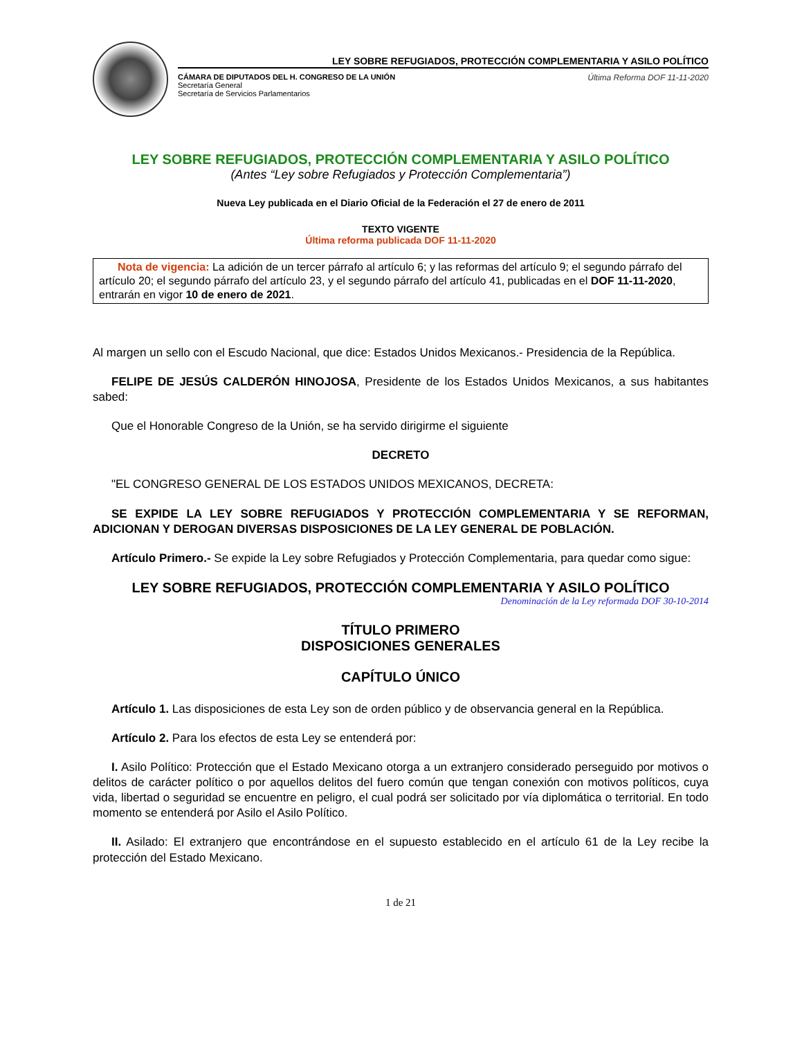LEY SOBRE REFUGIADOS, PROTECCIÓN COMPLEMENTARIA Y ASILO POLÍTICO
CÁMARA DE DIPUTADOS DEL H. CONGRESO DE LA UNIÓN
Secretaría General
Secretaría de Servicios Parlamentarios
Última Reforma DOF 11-11-2020
LEY SOBRE REFUGIADOS, PROTECCIÓN COMPLEMENTARIA Y ASILO POLÍTICO
(Antes “Ley sobre Refugiados y Protección Complementaria”)
Nueva Ley publicada en el Diario Oficial de la Federación el 27 de enero de 2011
TEXTO VIGENTE
Última reforma publicada DOF 11-11-2020
Nota de vigencia: La adición de un tercer párrafo al artículo 6; y las reformas del artículo 9; el segundo párrafo del artículo 20; el segundo párrafo del artículo 23, y el segundo párrafo del artículo 41, publicadas en el DOF 11-11-2020, entrarán en vigor 10 de enero de 2021.
Al margen un sello con el Escudo Nacional, que dice: Estados Unidos Mexicanos.- Presidencia de la República.
FELIPE DE JESÚS CALDERÓN HINOJOSA, Presidente de los Estados Unidos Mexicanos, a sus habitantes sabed:
Que el Honorable Congreso de la Unión, se ha servido dirigirme el siguiente
DECRETO
"EL CONGRESO GENERAL DE LOS ESTADOS UNIDOS MEXICANOS, DECRETA:
SE EXPIDE LA LEY SOBRE REFUGIADOS Y PROTECCIÓN COMPLEMENTARIA Y SE REFORMAN, ADICIONAN Y DEROGAN DIVERSAS DISPOSICIONES DE LA LEY GENERAL DE POBLACIÓN.
Artículo Primero.- Se expide la Ley sobre Refugiados y Protección Complementaria, para quedar como sigue:
LEY SOBRE REFUGIADOS, PROTECCIÓN COMPLEMENTARIA Y ASILO POLÍTICO
Denominación de la Ley reformada DOF 30-10-2014
TÍTULO PRIMERO
DISPOSICIONES GENERALES
CAPÍTULO ÚNICO
Artículo 1. Las disposiciones de esta Ley son de orden público y de observancia general en la República.
Artículo 2. Para los efectos de esta Ley se entenderá por:
I. Asilo Político: Protección que el Estado Mexicano otorga a un extranjero considerado perseguido por motivos o delitos de carácter político o por aquellos delitos del fuero común que tengan conexión con motivos políticos, cuya vida, libertad o seguridad se encuentre en peligro, el cual podrá ser solicitado por vía diplomática o territorial. En todo momento se entenderá por Asilo el Asilo Político.
II. Asilado: El extranjero que encontrándose en el supuesto establecido en el artículo 61 de la Ley recibe la protección del Estado Mexicano.
1 de 21